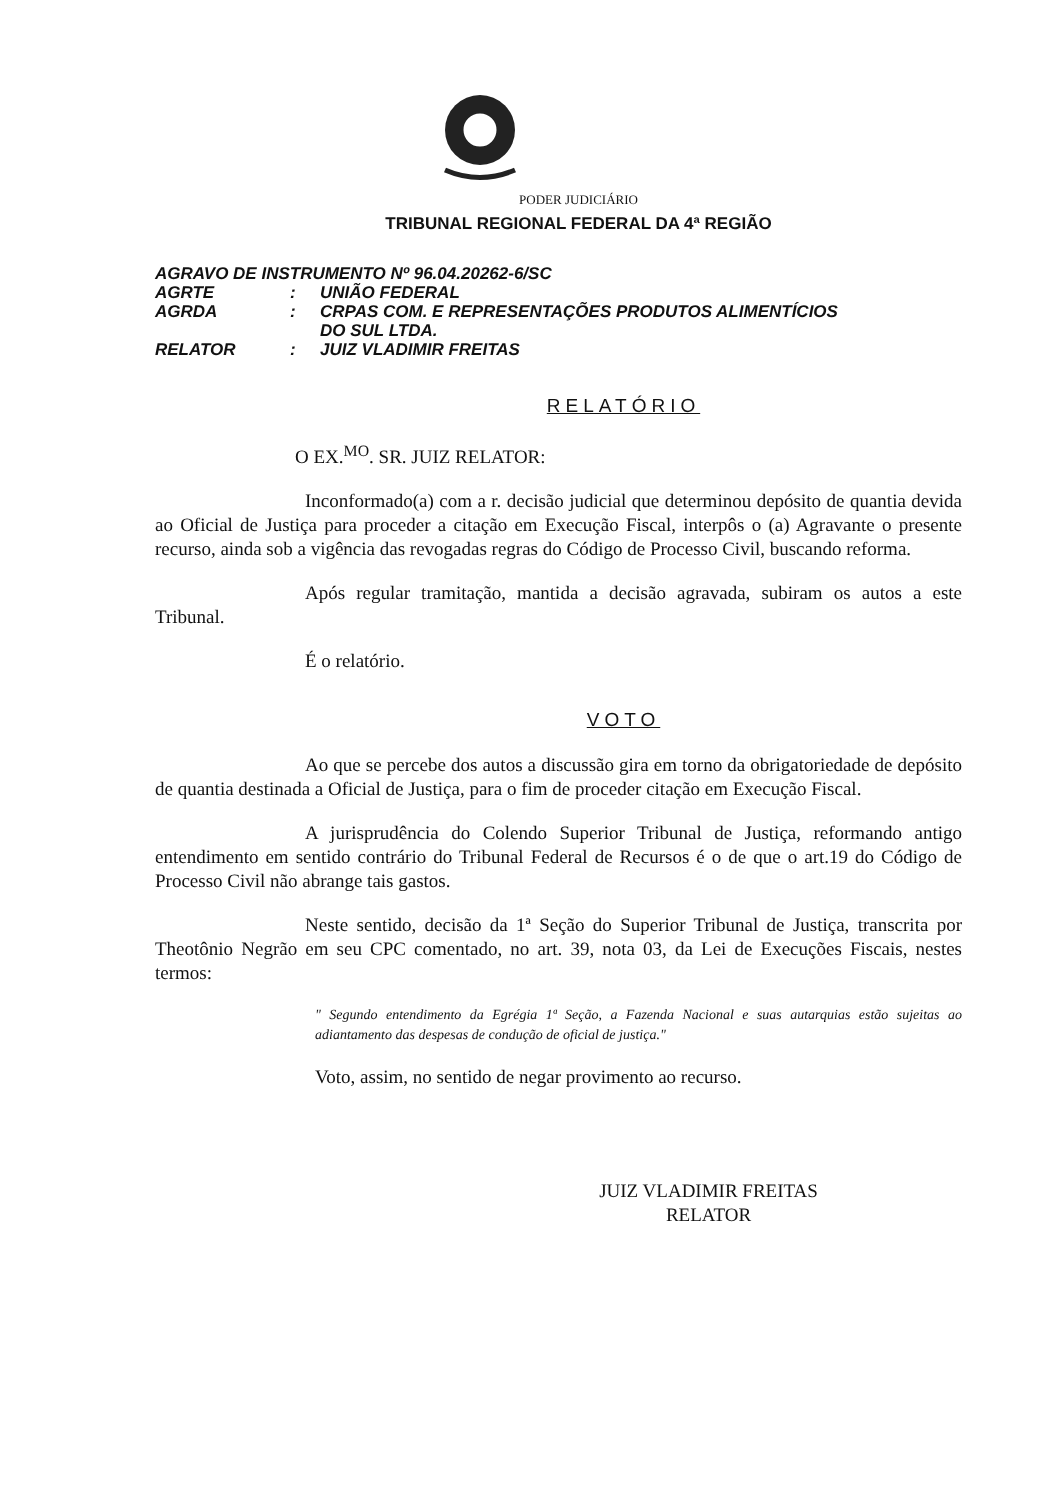PODER JUDICIÁRIO
TRIBUNAL REGIONAL FEDERAL DA 4ª REGIÃO
| AGRAVO DE INSTRUMENTO Nº 96.04.20262-6/SC | | |
| AGRTE | : | UNIÃO FEDERAL |
| AGRDA | : | CRPAS COM. E REPRESENTAÇÕES PRODUTOS ALIMENTÍCIOS DO SUL LTDA. |
| RELATOR | : | JUIZ VLADIMIR FREITAS |
RELATÓRIO
O EX.<sup>MO</sup>. SR. JUIZ RELATOR:
Inconformado(a) com a r. decisão judicial que determinou depósito de quantia devida ao Oficial de Justiça para proceder a citação em Execução Fiscal, interpôs o (a) Agravante o presente recurso, ainda sob a vigência das revogadas regras do Código de Processo Civil, buscando reforma.
Após regular tramitação, mantida a decisão agravada, subiram os autos a este Tribunal.
É o relatório.
VOTO
Ao que se percebe dos autos a discussão gira em torno da obrigatoriedade de depósito de quantia destinada a Oficial de Justiça, para o fim de proceder citação em Execução Fiscal.
A jurisprudência do Colendo Superior Tribunal de Justiça, reformando antigo entendimento em sentido contrário do Tribunal Federal de Recursos é o de que o art.19 do Código de Processo Civil não abrange tais gastos.
Neste sentido, decisão da 1ª Seção do Superior Tribunal de Justiça, transcrita por Theotônio Negrão em seu CPC comentado, no art. 39, nota 03, da Lei de Execuções Fiscais, nestes termos:
" Segundo entendimento da Egrégia 1ª Seção, a Fazenda Nacional e suas autarquias estão sujeitas ao adiantamento das despesas de condução de oficial de justiça."
Voto, assim, no sentido de negar provimento ao recurso.
JUIZ VLADIMIR FREITAS
RELATOR